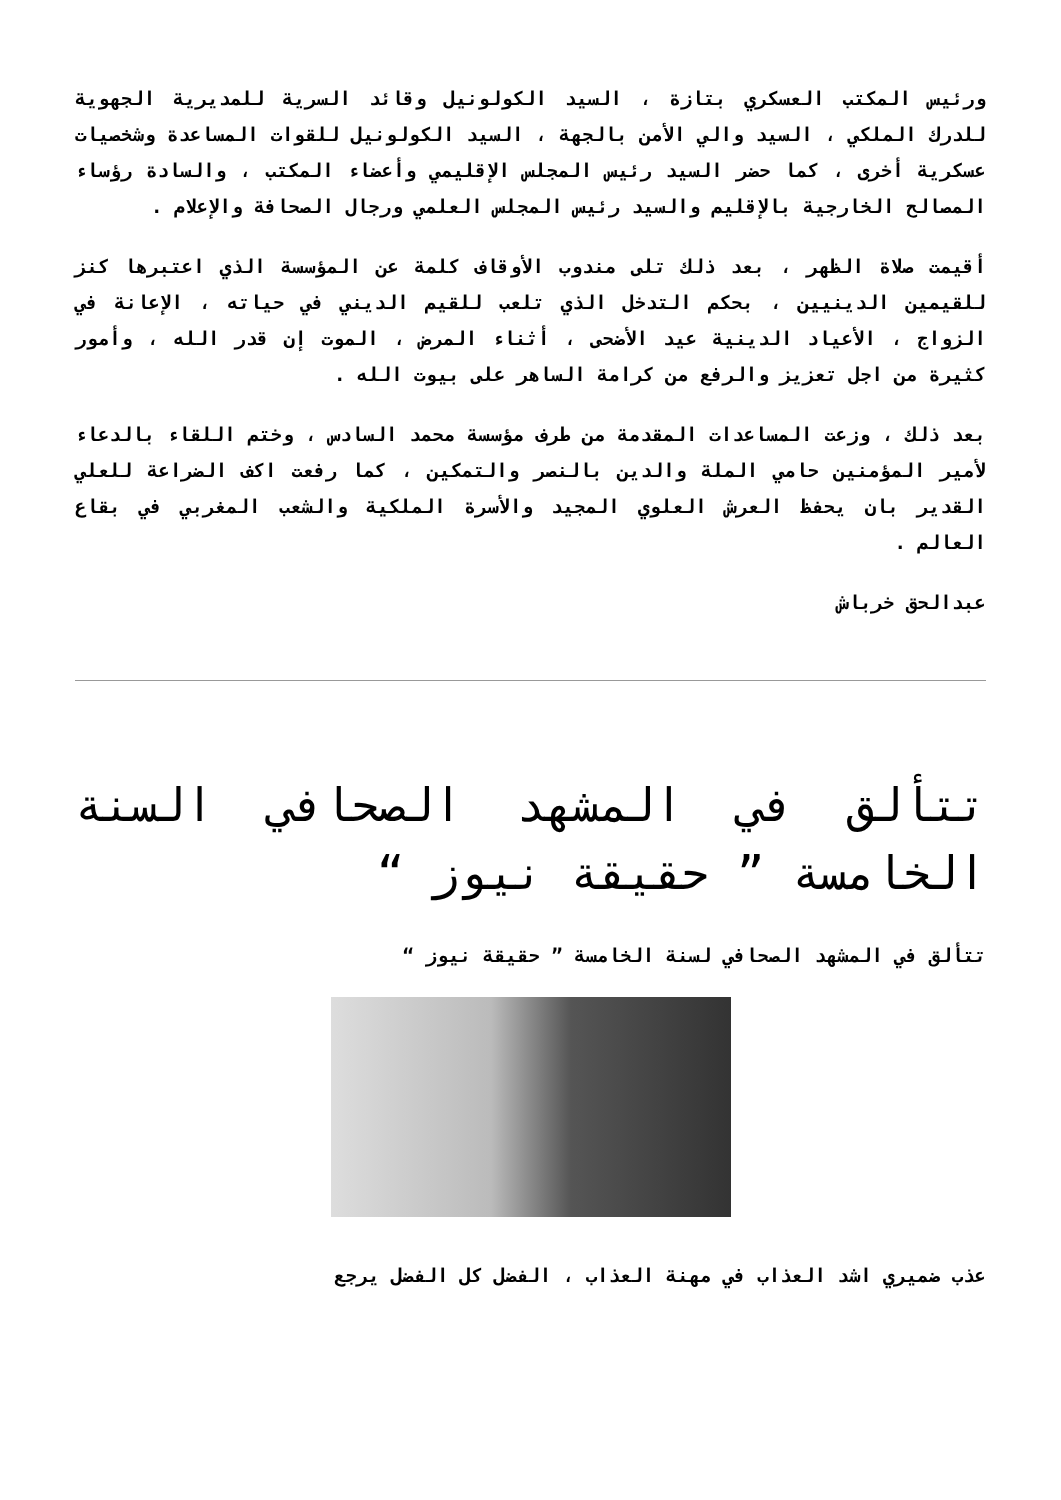ورئيس المكتب العسكري بتازة ، السيد الكولونيل وقائد السرية للمديرية الجهوية للدرك الملكي ، السيد والي الأمن بالجهة ، السيد الكولونيل للقوات المساعدة وشخصيات عسكرية أخرى ، كما حضر السيد رئيس المجلس الإقليمي وأعضاء المكتب ، والسادة رؤساء المصالح الخارجية بالإقليم والسيد رئيس المجلس العلمي ورجال الصحافة والإعلام .
أقيمت صلاة الظهر ، بعد ذلك تلى مندوب الأوقاف كلمة عن المؤسسة الذي اعتبرها كنز للقيمين الدينيين ، بحكم التدخل الذي تلعب للقيم الديني في حياته ، الإعانة في الزواج ، الأعياد الدينية عيد الأضحى ، أثناء المرض ، الموت إن قدر الله ، وأمور كثيرة من اجل تعزيز والرفع من كرامة الساهر على بيوت الله .
بعد ذلك ، وزعت المساعدات المقدمة من طرف مؤسسة محمد السادس ، وختم اللقاء بالدعاء لأمير المؤمنين حامي الملة والدين بالنصر والتمكين ، كما رفعت اكف الضراعة للعلي القدير بان يحفظ العرش العلوي المجيد والأسرة الملكية والشعب المغربي في بقاع العالم .
عبدالحق خرباش
تتألق في المشهد الصحافي السنة الخامسة ” حقيقة نيوز “
تتألق في المشهد الصحافي لسنة الخامسة ” حقيقة نيوز “
عذب ضميري اشد العذاب في مهنة العذاب ، الفضل كل الفضل يرجع